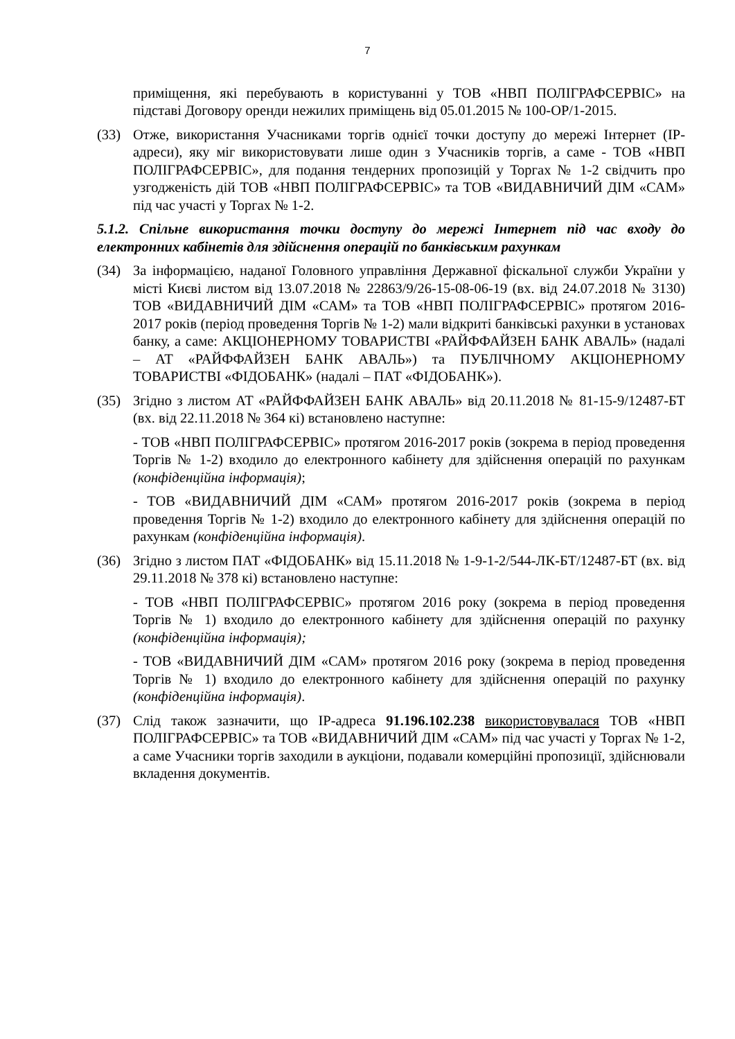7
приміщення, які перебувають в користуванні у ТОВ «НВП ПОЛІГРАФСЕРВІС» на підставі Договору оренди нежилих приміщень від 05.01.2015 № 100-ОР/1-2015.
(33) Отже, використання Учасниками торгів однієї точки доступу до мережі Інтернет (IP-адреси), яку міг використовувати лише один з Учасників торгів, а саме - ТОВ «НВП ПОЛІГРАФСЕРВІС», для подання тендерних пропозицій у Торгах № 1-2 свідчить про узгодженість дій ТОВ «НВП ПОЛІГРАФСЕРВІС» та ТОВ «ВИДАВНИЧИЙ ДІМ «САМ» під час участі у Торгах № 1-2.
5.1.2. Спільне використання точки доступу до мережі Інтернет під час входу до електронних кабінетів для здійснення операцій по банківським рахункам
(34) За інформацією, наданої Головного управління Державної фіскальної служби України у місті Києві листом від 13.07.2018 № 22863/9/26-15-08-06-19 (вх. від 24.07.2018 № 3130) ТОВ «ВИДАВНИЧИЙ ДІМ «САМ» та ТОВ «НВП ПОЛІГРАФСЕРВІС» протягом 2016-2017 років (період проведення Торгів № 1-2) мали відкриті банківські рахунки в установах банку, а саме: АКЦІОНЕРНОМУ ТОВАРИСТВІ «РАЙФФАЙЗЕН БАНК АВАЛЬ» (надалі – АТ «РАЙФФАЙЗЕН БАНК АВАЛЬ») та ПУБЛІЧНОМУ АКЦІОНЕРНОМУ ТОВАРИСТВІ «ФІДОБАНК» (надалі – ПАТ «ФІДОБАНК»).
(35) Згідно з листом АТ «РАЙФФАЙЗЕН БАНК АВАЛЬ» від 20.11.2018 № 81-15-9/12487-БТ (вх. від 22.11.2018 № 364 кі) встановлено наступне:
- ТОВ «НВП ПОЛІГРАФСЕРВІС» протягом 2016-2017 років (зокрема в період проведення Торгів № 1-2) входило до електронного кабінету для здійснення операцій по рахункам (конфіденційна інформація);
- ТОВ «ВИДАВНИЧИЙ ДІМ «САМ» протягом 2016-2017 років (зокрема в період проведення Торгів № 1-2) входило до електронного кабінету для здійснення операцій по рахункам (конфіденційна інформація).
(36) Згідно з листом ПАТ «ФІДОБАНК» від 15.11.2018 № 1-9-1-2/544-ЛК-БТ/12487-БТ (вх. від 29.11.2018 № 378 кі) встановлено наступне:
- ТОВ «НВП ПОЛІГРАФСЕРВІС» протягом 2016 року (зокрема в період проведення Торгів № 1) входило до електронного кабінету для здійснення операцій по рахунку (конфіденційна інформація);
- ТОВ «ВИДАВНИЧИЙ ДІМ «САМ» протягом 2016 року (зокрема в період проведення Торгів № 1) входило до електронного кабінету для здійснення операцій по рахунку (конфіденційна інформація).
(37) Слід також зазначити, що IP-адреса 91.196.102.238 використовувалася ТОВ «НВП ПОЛІГРАФСЕРВІС» та ТОВ «ВИДАВНИЧИЙ ДІМ «САМ» під час участі у Торгах № 1-2, а саме Учасники торгів заходили в аукціони, подавали комерційні пропозиції, здійснювали вкладення документів.